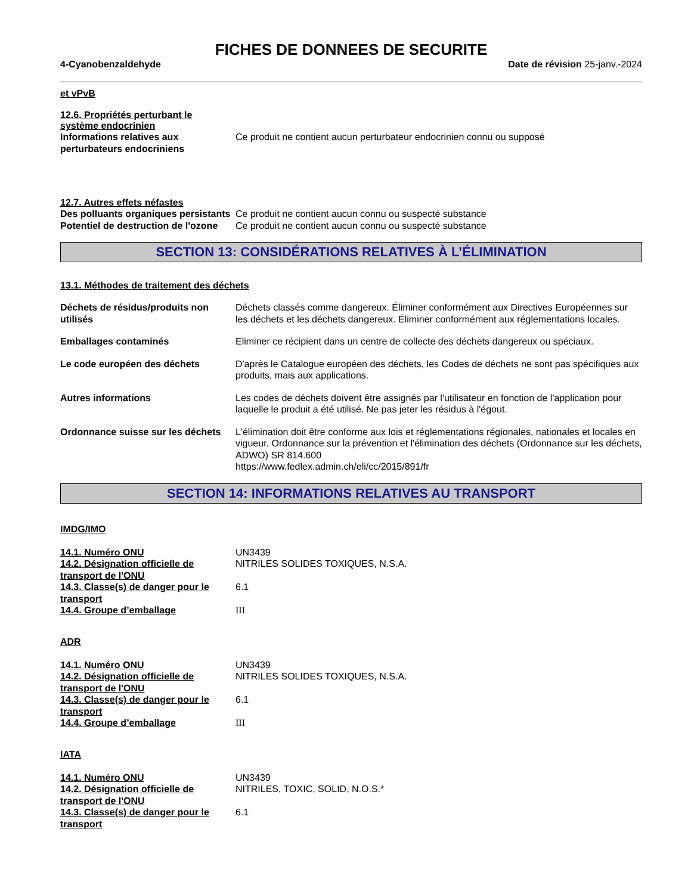FICHES DE DONNEES DE SECURITE
4-Cyanobenzaldehyde Date de révision 25-janv.-2024
et vPvB
12.6. Propriétés perturbant le système endocrinien
Informations relatives aux perturbateurs endocriniens
Ce produit ne contient aucun perturbateur endocrinien connu ou supposé
12.7. Autres effets néfastes
Des polluants organiques persistants
Ce produit ne contient aucun connu ou suspecté substance
Potentiel de destruction de l'ozone
Ce produit ne contient aucun connu ou suspecté substance
SECTION 13: CONSIDÉRATIONS RELATIVES À L’ÉLIMINATION
13.1. Méthodes de traitement des déchets
Déchets de résidus/produits non utilisés
Déchets classés comme dangereux. Éliminer conformément aux Directives Européennes sur les déchets et les déchets dangereux. Éliminer conformément aux réglementations locales.
Emballages contaminés Eliminer ce récipient dans un centre de collecte des déchets dangereux ou spéciaux.
Le code européen des déchets D'après le Catalogue européen des déchets, les Codes de déchets ne sont pas spécifiques aux produits, mais aux applications.
Autres informations Les codes de déchets doivent être assignés par l'utilisateur en fonction de l'application pour laquelle le produit a été utilisé. Ne pas jeter les résidus à l'égout.
Ordonnance suisse sur les déchets
L'élimination doit être conforme aux lois et réglementations régionales, nationales et locales en vigueur. Ordonnance sur la prévention et l'élimination des déchets (Ordonnance sur les déchets, ADWO) SR 814.600
https://www.fedlex.admin.ch/eli/cc/2015/891/fr
SECTION 14: INFORMATIONS RELATIVES AU TRANSPORT
IMDG/IMO
14.1. Numéro ONU UN3439
14.2. Désignation officielle de transport de l'ONU
NITRILES SOLIDES TOXIQUES, N.S.A.
14.3. Classe(s) de danger pour le transport
6.1
14.4. Groupe d’emballage III
ADR
14.1. Numéro ONU UN3439
14.2. Désignation officielle de transport de l'ONU
NITRILES SOLIDES TOXIQUES, N.S.A.
14.3. Classe(s) de danger pour le transport
6.1
14.4. Groupe d’emballage III
IATA
14.1. Numéro ONU UN3439
14.2. Désignation officielle de transport de l'ONU
NITRILES, TOXIC, SOLID, N.O.S.*
14.3. Classe(s) de danger pour le transport
6.1